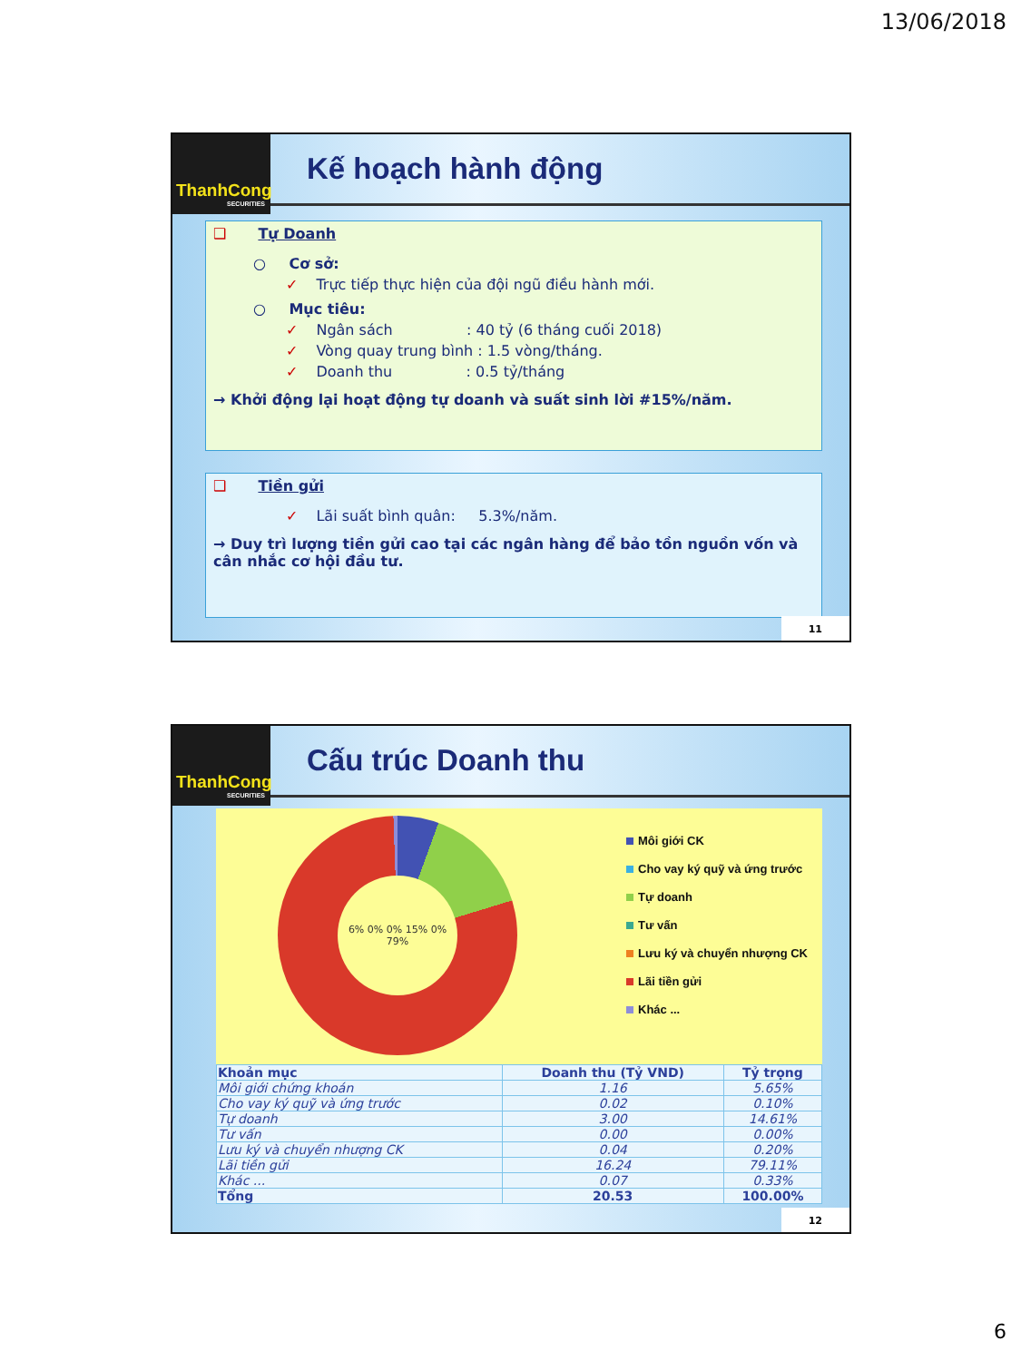13/06/2018
ThanhCong
SECURITIES
Kế hoạch hành động
❑ Tự Doanh
○ Cơ sở:
✓ Trực tiếp thực hiện của đội ngũ điều hành mới.
○ Mục tiêu:
✓ Ngân sách : 40 tỷ (6 tháng cuối 2018)
✓ Vòng quay trung bình : 1.5 vòng/tháng.
✓ Doanh thu : 0.5 tỷ/tháng
→ Khởi động lại hoạt động tự doanh và suất sinh lời #15%/năm.
❑ Tiền gửi
✓ Lãi suất bình quân: 5.3%/năm.
→ Duy trì lượng tiền gửi cao tại các ngân hàng để bảo tồn nguồn vốn và cân nhắc cơ hội đầu tư.
11
ThanhCong
SECURITIES
Cấu trúc Doanh thu
6% 0% 0% 15% 0% 79%
Môi giới CK
Cho vay ký quỹ và ứng trước
Tự doanh
Tư vấn
Lưu ký và chuyển nhượng CK
Lãi tiền gửi
Khác ...
| Khoản mục | Doanh thu (Tỷ VND) | Tỷ trọng |
| --- | --- | --- |
| Môi giới chứng khoán | 1.16 | 5.65% |
| Cho vay ký quỹ và ứng trước | 0.02 | 0.10% |
| Tự doanh | 3.00 | 14.61% |
| Tư vấn | 0.00 | 0.00% |
| Lưu ký và chuyển nhượng CK | 0.04 | 0.20% |
| Lãi tiền gửi | 16.24 | 79.11% |
| Khác ... | 0.07 | 0.33% |
| Tổng | 20.53 | 100.00% |
12
6